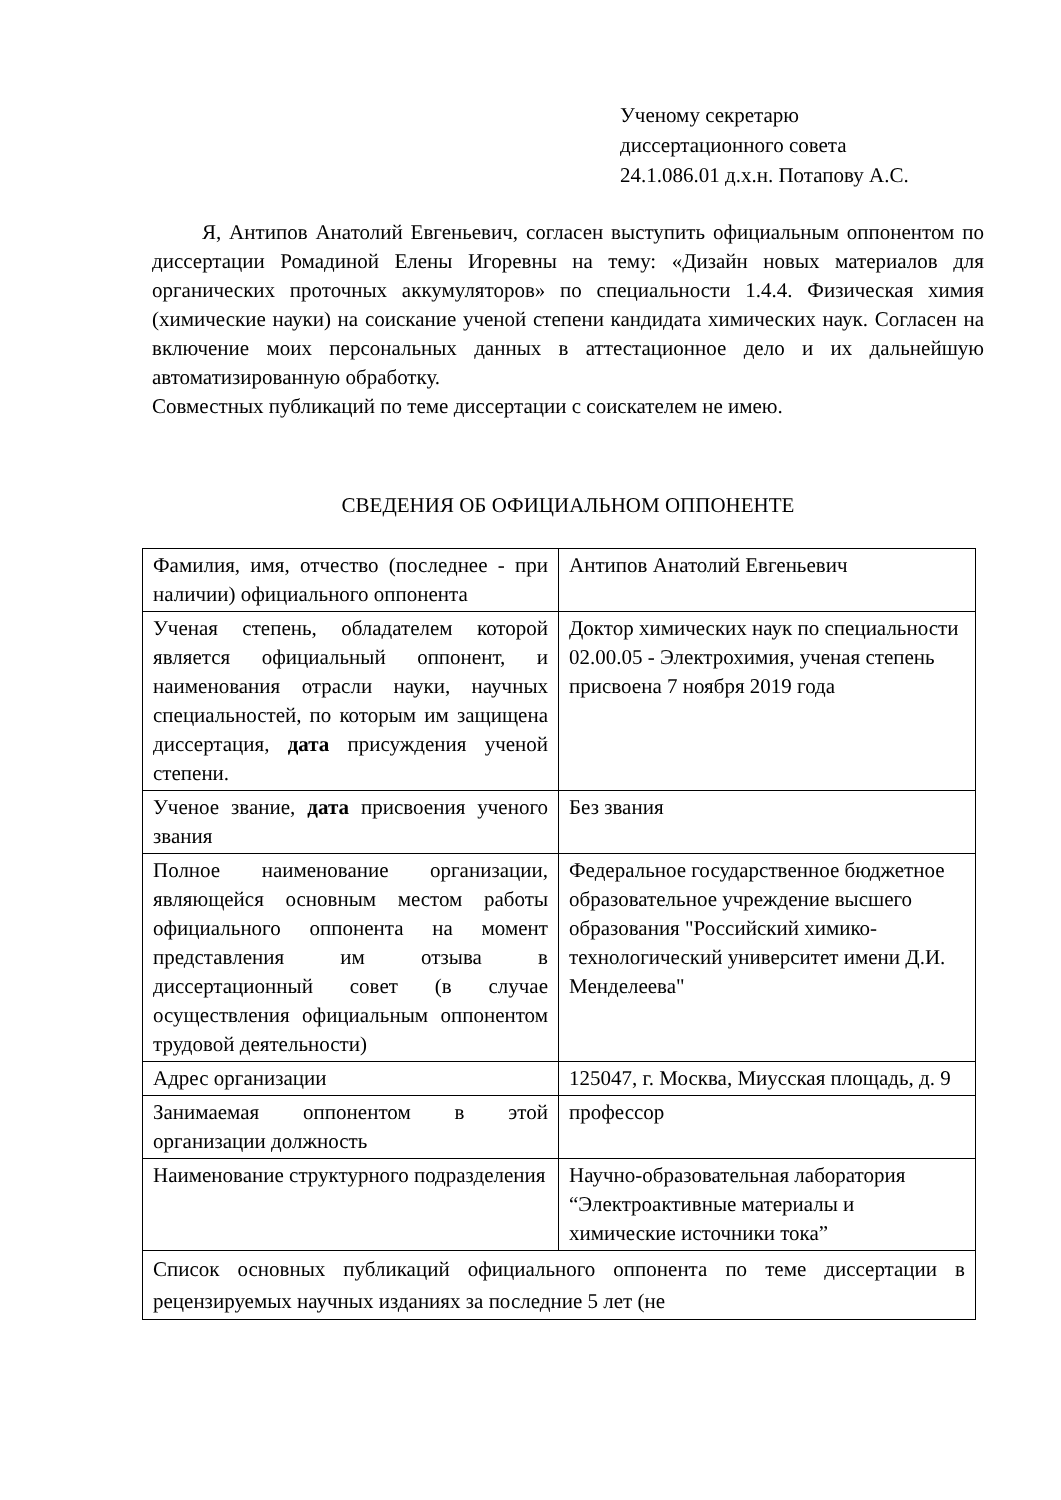Ученому секретарю
диссертационного совета
24.1.086.01 д.х.н. Потапову А.С.
Я, Антипов Анатолий Евгеньевич, согласен выступить официальным оппонентом по диссертации Ромадиной Елены Игоревны на тему: «Дизайн новых материалов для органических проточных аккумуляторов» по специальности 1.4.4. Физическая химия (химические науки) на соискание ученой степени кандидата химических наук. Согласен на включение моих персональных данных в аттестационное дело и их дальнейшую автоматизированную обработку.
Совместных публикаций по теме диссертации с соискателем не имею.
СВЕДЕНИЯ ОБ ОФИЦИАЛЬНОМ ОППОНЕНТЕ
| Фамилия, имя, отчество (последнее - при наличии) официального оппонента | Антипов Анатолий Евгеньевич |
| Ученая степень, обладателем которой является официальный оппонент, и наименования отрасли науки, научных специальностей, по которым им защищена диссертация, дата присуждения ученой степени. | Доктор химических наук по специальности 02.00.05 - Электрохимия, ученая степень присвоена 7 ноября 2019 года |
| Ученое звание, дата присвоения ученого звания | Без звания |
| Полное наименование организации, являющейся основным местом работы официального оппонента на момент представления им отзыва в диссертационный совет (в случае осуществления официальным оппонентом трудовой деятельности) | Федеральное государственное бюджетное образовательное учреждение высшего образования "Российский химико-технологический университет имени Д.И. Менделеева" |
| Адрес организации | 125047, г. Москва, Миусская площадь, д. 9 |
| Занимаемая оппонентом в этой организации должность | профессор |
| Наименование структурного подразделения | Научно-образовательная лаборатория “Электроактивные материалы и химические источники тока” |
| Список основных публикаций официального оппонента по теме диссертации в рецензируемых научных изданиях за последние 5 лет (не | |